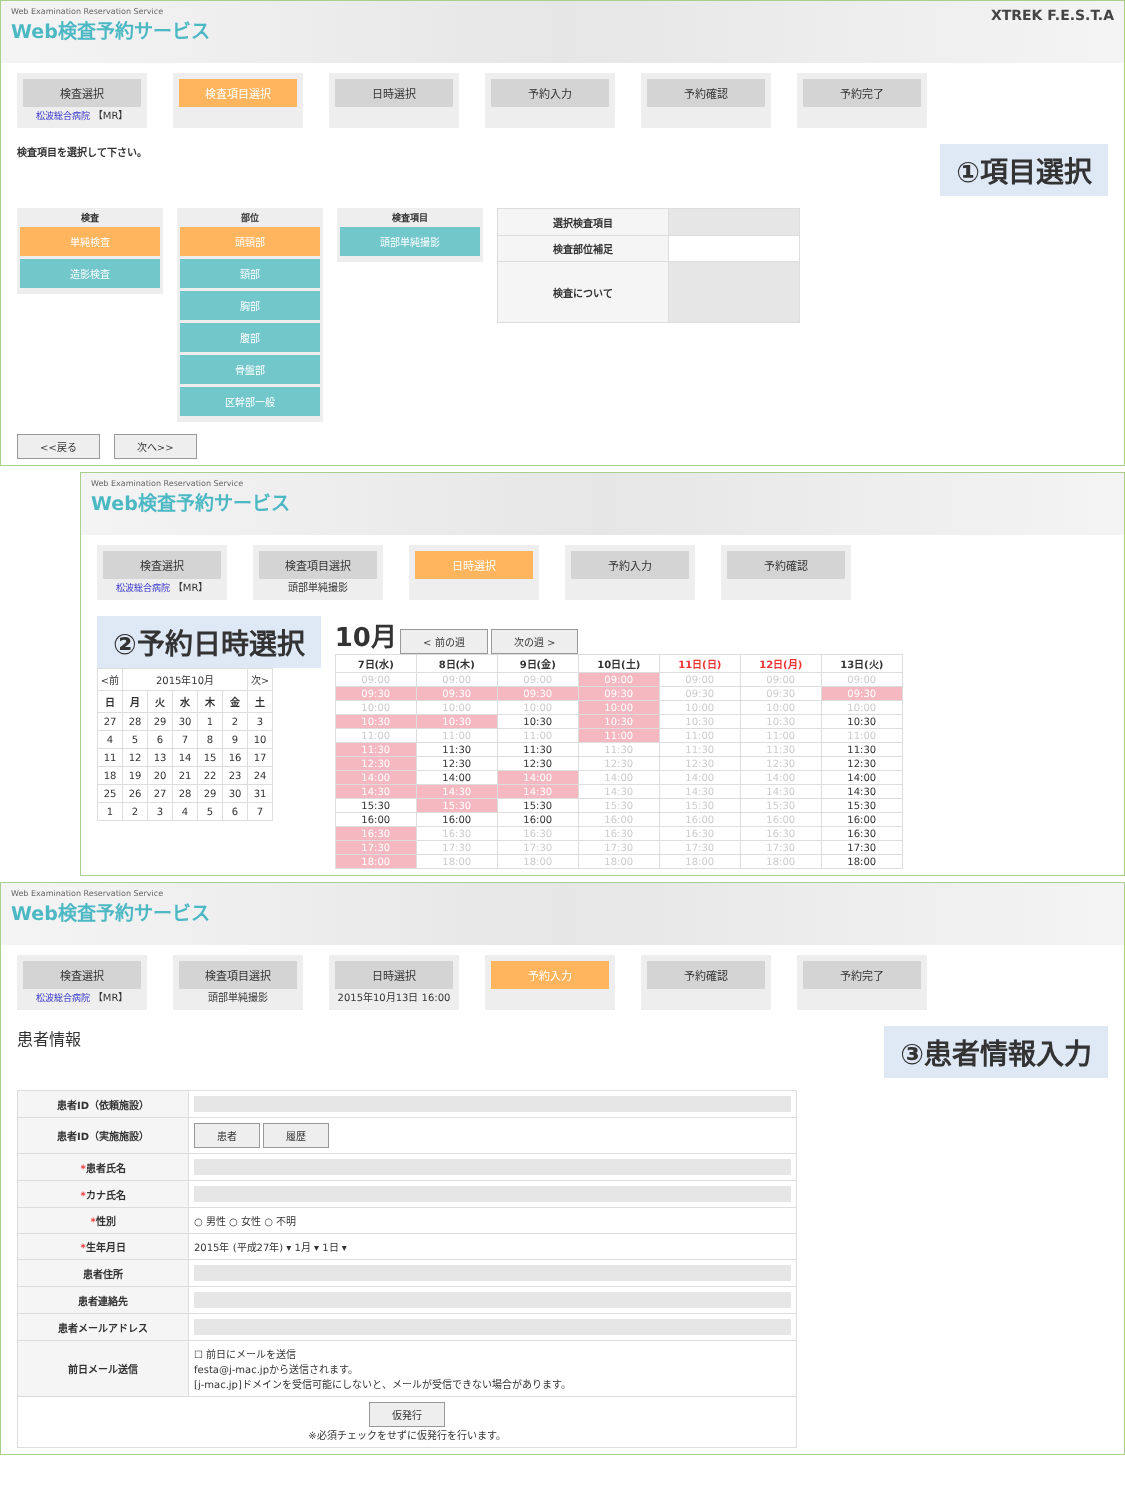Web Examination Reservation Service
Web検査予約サービス
XTREK F.E.S.T.A
検査選択
松波総合病院 【MR】
検査項目選択 日時選択 予約入力 予約確認 予約完了
検査項目を選択して下さい。 ①項目選択
検査
単純検査
造影検査
部位
頭頸部
頸部
胸部
腹部
骨盤部
区幹部一般
検査項目
頭部単純撮影
| 選択検査項目 | |
| 検査部位補足 | |
| 検査について | |
<<戻る 次へ>>
Web Examination Reservation Service
Web検査予約サービス
検査選択
松波総合病院 【MR】
検査項目選択
頭部単純撮影
日時選択 予約入力 予約確認
②予約日時選択
| <前 | 2015年10月 | | | | | 次> |
| 日 | 月 | 火 | 水 | 木 | 金 | 土 |
| 27 | 28 | 29 | 30 | 1 | 2 | 3 |
| 4 | 5 | 6 | 7 | 8 | 9 | 10 |
| 11 | 12 | 13 | 14 | 15 | 16 | 17 |
| 18 | 19 | 20 | 21 | 22 | 23 | 24 |
| 25 | 26 | 27 | 28 | 29 | 30 | 31 |
| 1 | 2 | 3 | 4 | 5 | 6 | 7 |
10月 < 前の週 次の週 >
| 7日(水) | 8日(木) | 9日(金) | 10日(土) | 11日(日) | 12日(月) | 13日(火) |
| --- | --- | --- | --- | --- | --- | --- |
| 09:00 | 09:00 | 09:00 | 09:00 | 09:00 | 09:00 | 09:00 |
| 09:30 | 09:30 | 09:30 | 09:30 | 09:30 | 09:30 | 09:30 |
| 10:00 | 10:00 | 10:00 | 10:00 | 10:00 | 10:00 | 10:00 |
| 10:30 | 10:30 | 10:30 | 10:30 | 10:30 | 10:30 | 10:30 |
| 11:00 | 11:00 | 11:00 | 11:00 | 11:00 | 11:00 | 11:00 |
| 11:30 | 11:30 | 11:30 | 11:30 | 11:30 | 11:30 | 11:30 |
| 12:30 | 12:30 | 12:30 | 12:30 | 12:30 | 12:30 | 12:30 |
| 14:00 | 14:00 | 14:00 | 14:00 | 14:00 | 14:00 | 14:00 |
| 14:30 | 14:30 | 14:30 | 14:30 | 14:30 | 14:30 | 14:30 |
| 15:30 | 15:30 | 15:30 | 15:30 | 15:30 | 15:30 | 15:30 |
| 16:00 | 16:00 | 16:00 | 16:00 | 16:00 | 16:00 | 16:00 |
| 16:30 | 16:30 | 16:30 | 16:30 | 16:30 | 16:30 | 16:30 |
| 17:30 | 17:30 | 17:30 | 17:30 | 17:30 | 17:30 | 17:30 |
| 18:00 | 18:00 | 18:00 | 18:00 | 18:00 | 18:00 | 18:00 |
Web Examination Reservation Service
Web検査予約サービス
検査選択
松波総合病院 【MR】
検査項目選択
頭部単純撮影
日時選択
2015年10月13日 16:00
予約入力 予約確認 予約完了
患者情報 ③患者情報入力
| 患者ID（依頼施設） | |
| 患者ID（実施施設） | 患者 履歴 |
| * 患者氏名 | |
| * カナ氏名 | |
| * 性別 | ○ 男性 ○ 女性 ○ 不明 |
| * 生年月日 | 2015年 (平成27年) ▾ 1月 ▾ 1日 ▾ |
| 患者住所 | |
| 患者連絡先 | |
| 患者メールアドレス | |
| 前日メール送信 | ☐ 前日にメールを送信 festa@j-mac.jpから送信されます。 [j-mac.jp]ドメインを受信可能にしないと、メールが受信できない場合があります。 |
| 仮発行 ※必須チェックをせずに仮発行を行います。 | |